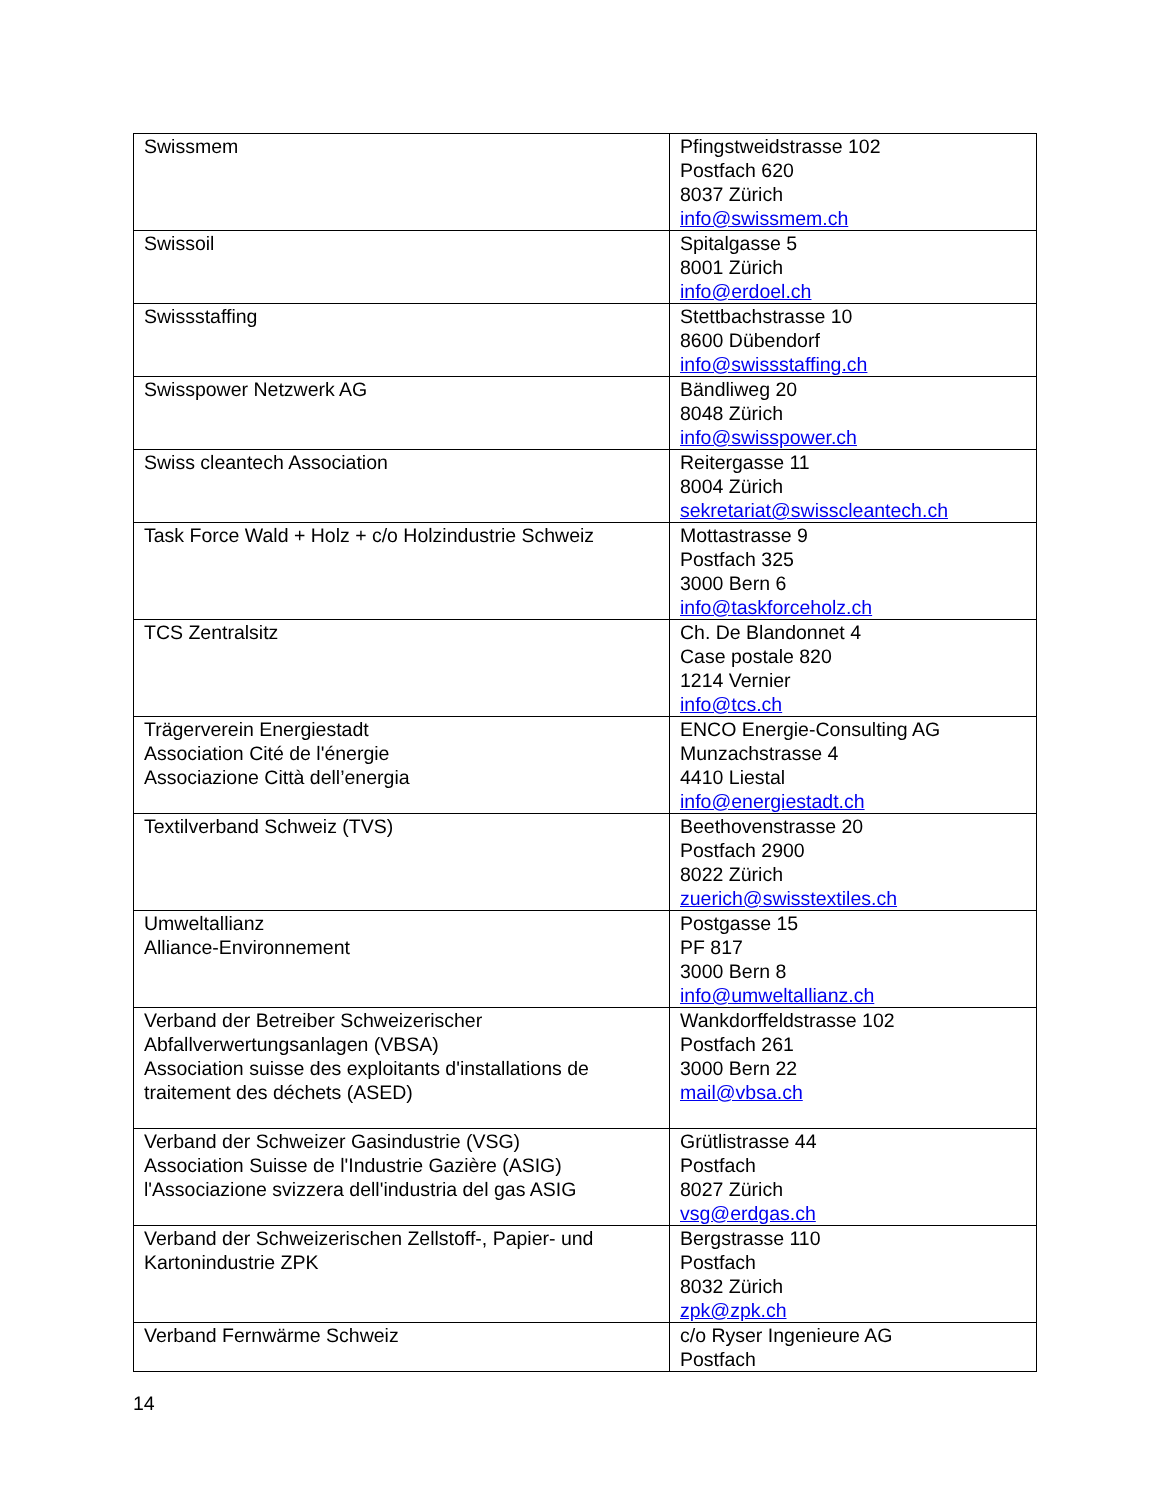| Swissmem | Pfingstweidstrasse 102 Postfach 620 8037 Zürich info@swissmem.ch |
| Swissoil | Spitalgasse 5 8001 Zürich info@erdoel.ch |
| Swissstaffing | Stettbachstrasse 10 8600 Dübendorf info@swissstaffing.ch |
| Swisspower Netzwerk AG | Bändliweg 20 8048 Zürich info@swisspower.ch |
| Swiss cleantech Association | Reitergasse 11 8004 Zürich sekretariat@swisscleantech.ch |
| Task Force Wald + Holz + c/o Holzindustrie Schweiz | Mottastrasse 9 Postfach 325 3000 Bern 6 info@taskforceholz.ch |
| TCS Zentralsitz | Ch. De Blandonnet 4 Case postale 820 1214 Vernier info@tcs.ch |
| Trägerverein Energiestadt Association Cité de l'énergie Associazione Città dell’energia | ENCO Energie-Consulting AG Munzachstrasse 4 4410 Liestal info@energiestadt.ch |
| Textilverband Schweiz (TVS) | Beethovenstrasse 20 Postfach 2900 8022 Zürich zuerich@swisstextiles.ch |
| Umweltallianz Alliance-Environnement | Postgasse 15 PF 817 3000 Bern 8 info@umweltallianz.ch |
| Verband der Betreiber Schweizerischer Abfallverwertungsanlagen (VBSA) Association suisse des exploitants d'installations de traitement des déchets (ASED) | Wankdorffeldstrasse 102 Postfach 261 3000 Bern 22 mail@vbsa.ch |
| Verband der Schweizer Gasindustrie (VSG) Association Suisse de l'Industrie Gazière (ASIG) l'Associazione svizzera dell'industria del gas ASIG | Grütlistrasse 44 Postfach 8027 Zürich vsg@erdgas.ch |
| Verband der Schweizerischen Zellstoff-, Papier- und Kartonindustrie ZPK | Bergstrasse 110 Postfach 8032 Zürich zpk@zpk.ch |
| Verband Fernwärme Schweiz | c/o Ryser Ingenieure AG Postfach |
14